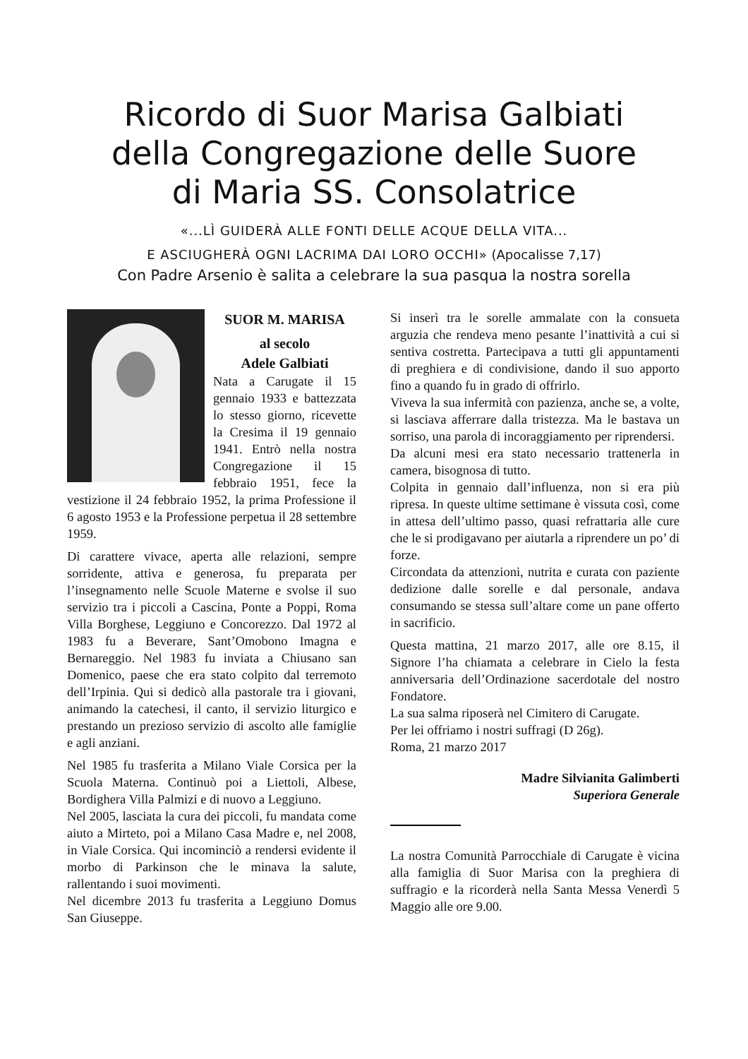Ricordo di Suor Marisa Galbiati
della Congregazione delle Suore
di Maria SS. Consolatrice
«...LÌ GUIDERÀ ALLE FONTI DELLE ACQUE DELLA VITA...
E ASCIUGHERÀ OGNI LACRIMA DAI LORO OCCHI» (Apocalisse 7,17)
Con Padre Arsenio è salita a celebrare la sua pasqua la nostra sorella
SUOR M. MARISA
al secolo
Adele Galbiati
Nata a Carugate il 15 gennaio 1933 e battezzata lo stesso giorno, ricevette la Cresima il 19 gennaio 1941. Entrò nella nostra Congregazione il 15 febbraio 1951, fece la vestizione il 24 febbraio 1952, la prima Professione il 6 agosto 1953 e la Professione perpetua il 28 settembre 1959.
Di carattere vivace, aperta alle relazioni, sempre sorridente, attiva e generosa, fu preparata per l’insegnamento nelle Scuole Materne e svolse il suo servizio tra i piccoli a Cascina, Ponte a Poppi, Roma Villa Borghese, Leggiuno e Concorezzo. Dal 1972 al 1983 fu a Beverare, Sant’Omobono Imagna e Bernareggio. Nel 1983 fu inviata a Chiusano san Domenico, paese che era stato colpito dal terremoto dell’Irpinia. Qui si dedicò alla pastorale tra i giovani, animando la catechesi, il canto, il servizio liturgico e prestando un prezioso servizio di ascolto alle famiglie e agli anziani.
Nel 1985 fu trasferita a Milano Viale Corsica per la Scuola Materna. Continuò poi a Liettoli, Albese, Bordighera Villa Palmizi e di nuovo a Leggiuno.
Nel 2005, lasciata la cura dei piccoli, fu mandata come aiuto a Mirteto, poi a Milano Casa Madre e, nel 2008, in Viale Corsica. Qui incominciò a rendersi evidente il morbo di Parkinson che le minava la salute, rallentando i suoi movimenti.
Nel dicembre 2013 fu trasferita a Leggiuno Domus San Giuseppe.
Si inserì tra le sorelle ammalate con la consueta arguzia che rendeva meno pesante l’inattività a cui si sentiva costretta. Partecipava a tutti gli appuntamenti di preghiera e di condivisione, dando il suo apporto fino a quando fu in grado di offrirlo.
Viveva la sua infermità con pazienza, anche se, a volte, si lasciava afferrare dalla tristezza. Ma le bastava un sorriso, una parola di incoraggiamento per riprendersi.
Da alcuni mesi era stato necessario trattenerla in camera, bisognosa di tutto.
Colpita in gennaio dall’influenza, non si era più ripresa. In queste ultime settimane è vissuta così, come in attesa dell’ultimo passo, quasi refrattaria alle cure che le si prodigavano per aiutarla a riprendere un po’ di forze.
Circondata da attenzioni, nutrita e curata con paziente dedizione dalle sorelle e dal personale, andava consumando se stessa sull’altare come un pane offerto in sacrificio.
Questa mattina, 21 marzo 2017, alle ore 8.15, il Signore l’ha chiamata a celebrare in Cielo la festa anniversaria dell’Ordinazione sacerdotale del nostro Fondatore.
La sua salma riposerà nel Cimitero di Carugate.
Per lei offriamo i nostri suffragi (D 26g).
Roma, 21 marzo 2017
Madre Silvianita Galimberti
Superiora Generale
La nostra Comunità Parrocchiale di Carugate è vicina alla famiglia di Suor Marisa con la preghiera di suffragio e la ricorderà nella Santa Messa Venerdì 5 Maggio alle ore 9.00.